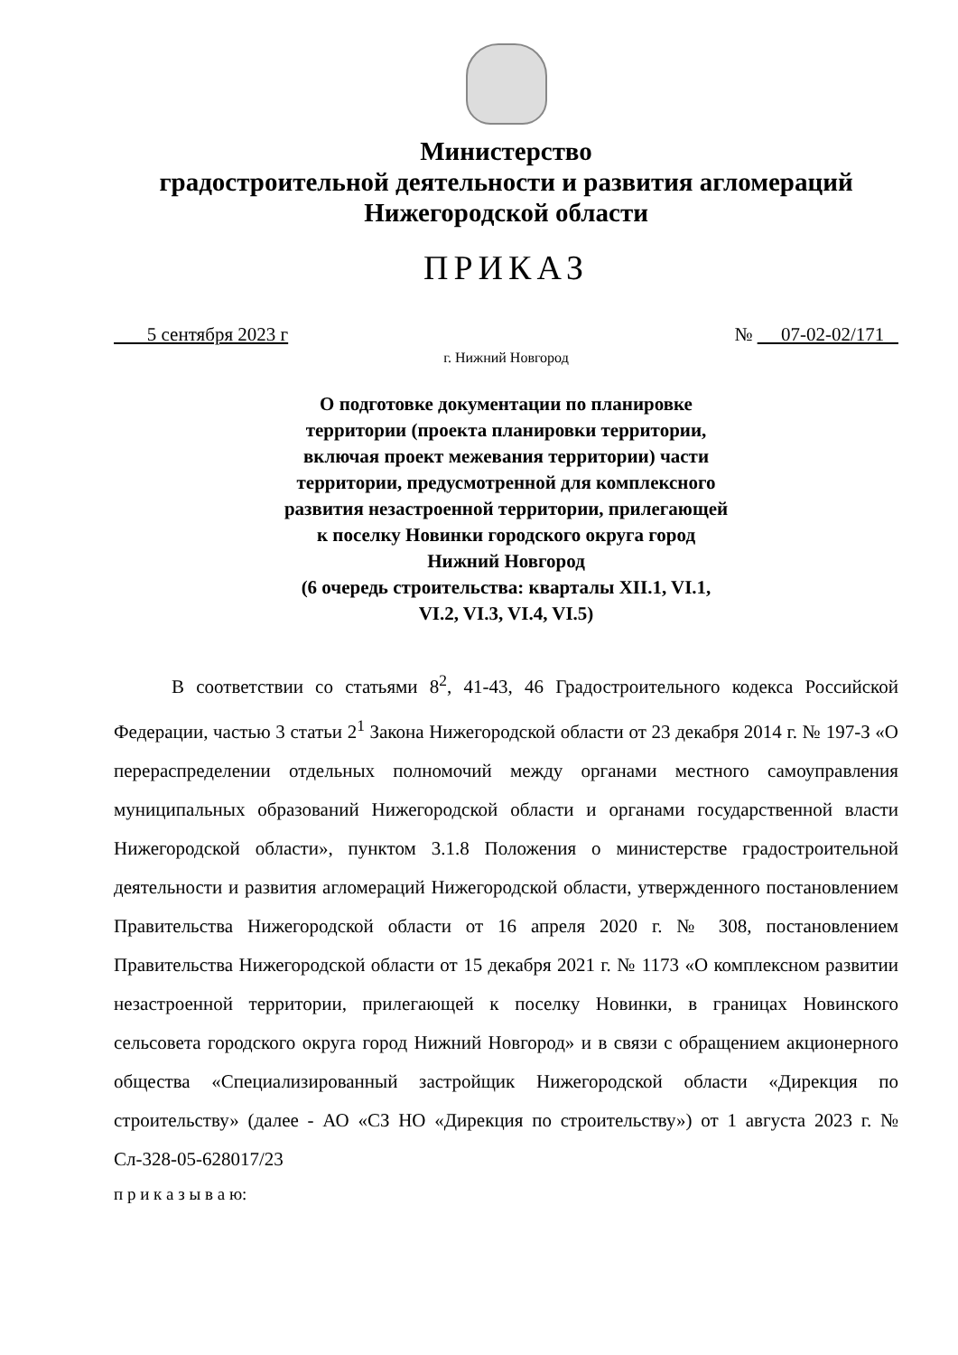Министерство
градостроительной деятельности и развития агломераций
Нижегородской области
ПРИКАЗ
5 сентября 2023 г № 07-02-02/171
г. Нижний Новгород
О подготовке документации по планировке территории (проекта планировки территории, включая проект межевания территории) части территории, предусмотренной для комплексного развития незастроенной территории, прилегающей к поселку Новинки городского округа город Нижний Новгород
(6 очередь строительства: кварталы XII.1, VI.1, VI.2, VI.3, VI.4, VI.5)
В соответствии со статьями 8<sup>2</sup>, 41-43, 46 Градостроительного кодекса Российской Федерации, частью 3 статьи 2<sup>1</sup> Закона Нижегородской области от 23 декабря 2014 г. № 197-З «О перераспределении отдельных полномочий между органами местного самоуправления муниципальных образований Нижегородской области и органами государственной власти Нижегородской области», пунктом 3.1.8 Положения о министерстве градостроительной деятельности и развития агломераций Нижегородской области, утвержденного постановлением Правительства Нижегородской области от 16 апреля 2020 г. № 308, постановлением Правительства Нижегородской области от 15 декабря 2021 г. № 1173 «О комплексном развитии незастроенной территории, прилегающей к поселку Новинки, в границах Новинского сельсовета городского округа город Нижний Новгород» и в связи с обращением акционерного общества «Специализированный застройщик Нижегородской области «Дирекция по строительству» (далее - АО «СЗ НО «Дирекция по строительству») от 1 августа 2023 г. № Сл-328-05-628017/23
п р и к а з ы в а ю: